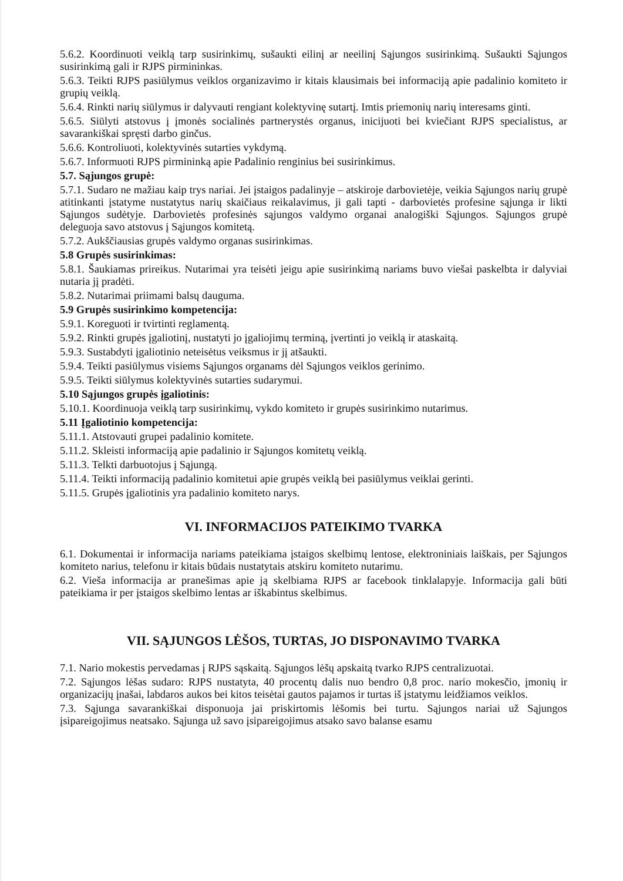5.6.2. Koordinuoti veiklą tarp susirinkimų, sušaukti eilinį ar neeilinį Sąjungos susirinkimą. Sušaukti Sąjungos susirinkimą gali ir RJPS pirmininkas.
5.6.3. Teikti RJPS pasiūlymus veiklos organizavimo ir kitais klausimais bei informaciją apie padalinio komiteto ir grupių veiklą.
5.6.4. Rinkti narių siūlymus ir dalyvauti rengiant kolektyvinę sutartį. Imtis priemonių narių interesams ginti.
5.6.5. Siūlyti atstovus į įmonės socialinės partnerystės organus, inicijuoti bei kviečiant RJPS specialistus, ar savarankiškai spręsti darbo ginčus.
5.6.6. Kontroliuoti, kolektyvinės sutarties vykdymą.
5.6.7. Informuoti RJPS pirmininką apie Padalinio renginius bei susirinkimus.
5.7. Sąjungos grupė:
5.7.1. Sudaro ne mažiau kaip trys nariai. Jei įstaigos padalinyje – atskiroje darbovietėje, veikia Sąjungos narių grupė atitinkanti įstatyme nustatytus narių skaičiaus reikalavimus, ji gali tapti - darbovietės profesine sąjunga ir likti Sąjungos sudėtyje. Darbovietės profesinės sąjungos valdymo organai analogiški Sąjungos. Sąjungos grupė deleguoja savo atstovus į Sąjungos komitetą.
5.7.2. Aukščiausias grupės valdymo organas susirinkimas.
5.8 Grupės susirinkimas:
5.8.1. Šaukiamas prireikus. Nutarimai yra teisėti jeigu apie susirinkimą nariams buvo viešai paskelbta ir dalyviai nutaria jį pradėti.
5.8.2. Nutarimai priimami balsų dauguma.
5.9 Grupės susirinkimo kompetencija:
5.9.1. Koreguoti ir tvirtinti reglamentą.
5.9.2. Rinkti grupės įgaliotinį, nustatyti jo įgaliojimų terminą, įvertinti jo veiklą ir ataskaitą.
5.9.3. Sustabdyti įgaliotinio neteisėtus veiksmus ir jį atšaukti.
5.9.4. Teikti pasiūlymus visiems Sąjungos organams dėl Sąjungos veiklos gerinimo.
5.9.5. Teikti siūlymus kolektyvinės sutarties sudarymui.
5.10 Sąjungos grupės įgaliotinis:
5.10.1. Koordinuoja veiklą tarp susirinkimų, vykdo komiteto ir grupės susirinkimo nutarimus.
5.11 Įgaliotinio kompetencija:
5.11.1. Atstovauti grupei padalinio komitete.
5.11.2. Skleisti informaciją apie padalinio ir Sąjungos komitetų veiklą.
5.11.3. Telkti darbuotojus į Sąjungą.
5.11.4. Teikti informaciją padalinio komitetui apie grupės veiklą bei pasiūlymus veiklai gerinti.
5.11.5. Grupės įgaliotinis yra padalinio komiteto narys.
VI. INFORMACIJOS PATEIKIMO TVARKA
6.1. Dokumentai ir informacija nariams pateikiama įstaigos skelbimų lentose, elektroniniais laiškais, per Sąjungos komiteto narius, telefonu ir kitais būdais nustatytais atskiru komiteto nutarimu.
6.2. Vieša informacija ar pranešimas apie ją skelbiama RJPS ar facebook tinklalapyje. Informacija gali būti pateikiama ir per įstaigos skelbimo lentas ar iškabintus skelbimus.
VII. SĄJUNGOS LĖŠOS, TURTAS, JO DISPONAVIMO TVARKA
7.1. Nario mokestis pervedamas į RJPS sąskaitą. Sąjungos lėšų apskaitą tvarko RJPS centralizuotai.
7.2. Sąjungos lėšas sudaro: RJPS nustatyta, 40 procentų dalis nuo bendro 0,8 proc. nario mokesčio, įmonių ir organizacijų įnašai, labdaros aukos bei kitos teisėtai gautos pajamos ir turtas iš įstatymu leidžiamos veiklos.
7.3. Sąjunga savarankiškai disponuoja jai priskirtomis lėšomis bei turtu. Sąjungos nariai už Sąjungos įsipareigojimus neatsako. Sąjunga už savo įsipareigojimus atsako savo balanse esamu